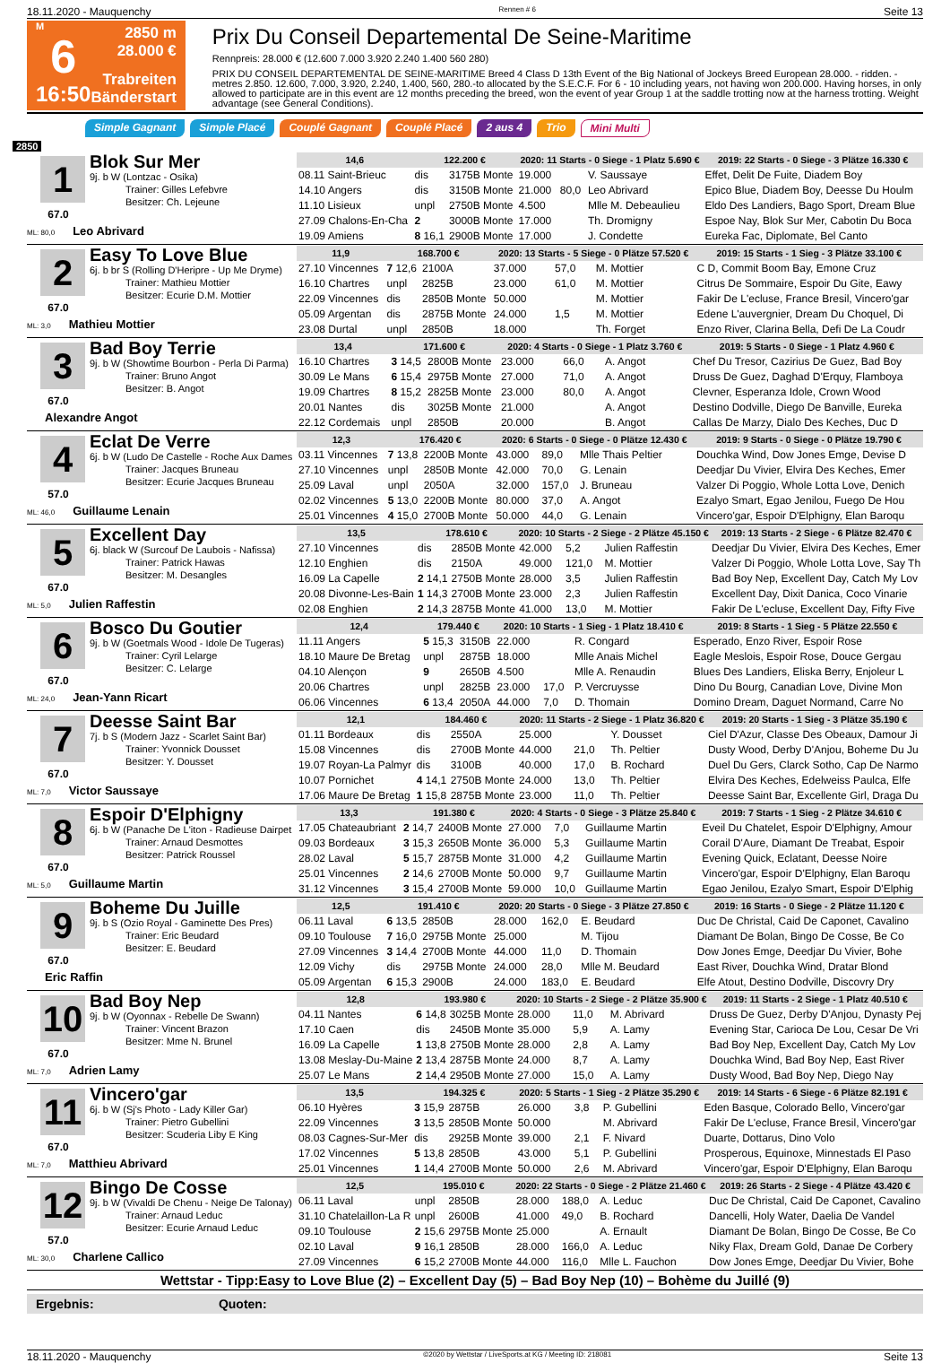18.11.2020 - Mauquenchy Rennen # 6 Seite 13
M
6
16:50
2850 m
28.000 €
Trabreiten
Bänderstart
Prix Du Conseil Departemental De Seine-Maritime
Rennpreis: 28.000 € (12.600 7.000 3.920 2.240 1.400 560 280)
PRIX DU CONSEIL DEPARTEMENTAL DE SEINE-MARITIME Breed 4 Class D 13th Event of the Big National of Jockeys Breed European 28.000. - ridden. - metres 2.850. 12.600, 7.000, 3.920, 2.240, 1.400, 560, 280.-to allocated by the S.E.C.F. For 6 - 10 including years, not having won 200.000. Having horses, in only allowed to participate are in this event are 12 months preceding the breed, won the event of year Group 1 at the saddle trotting now at the harness trotting. Weight advantage (see General Conditions).
Simple Gagnant Simple Placé Couplé Gagnant Couplé Placé 2 aus 4 Trio Mini Multi
2850
1
Blok Sur Mer
9j. b W (Lontzac - Osika)
Trainer: Gilles Lefebvre
Besitzer: Ch. Lejeune
67.0
ML: 80,0 Leo Abrivard
| 14,6 | 122.200 € | | 2020: 11 Starts - 0 Siege - 1 Platz 5.690 € | | | | | 2019: 22 Starts - 0 Siege - 3 Plätze 16.330 € |
| --- | --- | --- | --- | --- | --- | --- | --- | --- |
| 08.11 Saint-Brieuc | dis | 3175B Monte | 19.000 | | V. Saussaye | | | Effet, Delit De Fuite, Diadem Boy |
| 14.10 Angers | dis | 3150B Monte | 21.000 | 80,0 | Leo Abrivard | | | Epico Blue, Diadem Boy, Deesse Du Houlm |
| 11.10 Lisieux | unpl | 2750B Monte | 4.500 | | Mlle M. Debeaulieu | | | Eldo Des Landiers, Bago Sport, Dream Blue |
| 27.09 Chalons-En-Cha | 2 | 3000B Monte | 17.000 | | Th. Dromigny | | | Espoe Nay, Blok Sur Mer, Cabotin Du Boca |
| 19.09 Amiens | 8 16,1 | 2900B Monte | 17.000 | | J. Condette | | | Eureka Fac, Diplomate, Bel Canto |
2
Easy To Love Blue
6j. b br S (Rolling D'Heripre - Up Me Dryme)
Trainer: Mathieu Mottier
Besitzer: Ecurie D.M. Mottier
67.0
ML: 3,0 Mathieu Mottier
| 11,9 | 168.700 € | | 2020: 13 Starts - 5 Siege - 0 Plätze 57.520 € | | | | | 2019: 15 Starts - 1 Sieg - 3 Plätze 33.100 € |
| --- | --- | --- | --- | --- | --- | --- | --- | --- |
| 27.10 Vincennes | 7 12,6 | 2100A | 37.000 | 57,0 | M. Mottier | | | C D, Commit Boom Bay, Emone Cruz |
| 16.10 Chartres | unpl | 2825B | 23.000 | 61,0 | M. Mottier | | | Citrus De Sommaire, Espoir Du Gite, Eawy |
| 22.09 Vincennes | dis | 2850B Monte | 50.000 | | M. Mottier | | | Fakir De L'ecluse, France Bresil, Vincero'gar |
| 05.09 Argentan | dis | 2875B Monte | 24.000 | 1,5 | M. Mottier | | | Edene L'auvergnier, Dream Du Choquel, Di |
| 23.08 Durtal | unpl | 2850B | 18.000 | | Th. Forget | | | Enzo River, Clarina Bella, Defi De La Coudr |
3
Bad Boy Terrie
9j. b W (Showtime Bourbon - Perla Di Parma)
Trainer: Bruno Angot
Besitzer: B. Angot
67.0
Alexandre Angot
| 13,4 | 171.600 € | | 2020: 4 Starts - 0 Siege - 1 Platz 3.760 € | | | | | 2019: 5 Starts - 0 Siege - 1 Platz 4.960 € |
| --- | --- | --- | --- | --- | --- | --- | --- | --- |
| 16.10 Chartres | 3 14,5 | 2800B Monte | 23.000 | 66,0 | A. Angot | | | Chef Du Tresor, Cazirius De Guez, Bad Boy |
| 30.09 Le Mans | 6 15,4 | 2975B Monte | 27.000 | 71,0 | A. Angot | | | Druss De Guez, Daghad D'Erquy, Flamboya |
| 19.09 Chartres | 8 15,2 | 2825B Monte | 23.000 | 80,0 | A. Angot | | | Clevner, Esperanza Idole, Crown Wood |
| 20.01 Nantes | dis | 3025B Monte | 21.000 | | A. Angot | | | Destino Dodville, Diego De Banville, Eureka |
| 22.12 Cordemais | unpl | 2850B | 20.000 | | B. Angot | | | Callas De Marzy, Dialo Des Keches, Duc D |
4
Eclat De Verre
6j. b W (Ludo De Castelle - Roche Aux Dames
Trainer: Jacques Bruneau
Besitzer: Ecurie Jacques Bruneau
57.0
ML: 46,0 Guillaume Lenain
| 12,3 | 176.420 € | | 2020: 6 Starts - 0 Siege - 0 Plätze 12.430 € | | | | | 2019: 9 Starts - 0 Siege - 0 Plätze 19.790 € |
| --- | --- | --- | --- | --- | --- | --- | --- | --- |
| 03.11 Vincennes | 7 13,8 | 2200B Monte | 43.000 | 89,0 | Mlle Thais Peltier | | | Douchka Wind, Dow Jones Emge, Devise D |
| 27.10 Vincennes | unpl | 2850B Monte | 42.000 | 70,0 | G. Lenain | | | Deedjar Du Vivier, Elvira Des Keches, Emer |
| 25.09 Laval | unpl | 2050A | 32.000 | 157,0 | J. Bruneau | | | Valzer Di Poggio, Whole Lotta Love, Denich |
| 02.02 Vincennes | 5 13,0 | 2200B Monte | 80.000 | 37,0 | A. Angot | | | Ezalyo Smart, Egao Jenilou, Fuego De Hou |
| 25.01 Vincennes | 4 15,0 | 2700B Monte | 50.000 | 44,0 | G. Lenain | | | Vincero'gar, Espoir D'Elphigny, Elan Baroqu |
5
Excellent Day
6j. black W (Surcouf De Laubois - Nafissa)
Trainer: Patrick Hawas
Besitzer: M. Desangles
67.0
ML: 5,0 Julien Raffestin
| 13,5 | 178.610 € | | 2020: 10 Starts - 2 Siege - 2 Plätze 45.150 € | | | | | 2019: 13 Starts - 2 Siege - 6 Plätze 82.470 € |
| --- | --- | --- | --- | --- | --- | --- | --- | --- |
| 27.10 Vincennes | dis | 2850B Monte | 42.000 | 5,2 | Julien Raffestin | | | Deedjar Du Vivier, Elvira Des Keches, Emer |
| 12.10 Enghien | dis | 2150A | 49.000 | 121,0 | M. Mottier | | | Valzer Di Poggio, Whole Lotta Love, Say Th |
| 16.09 La Capelle | 2 14,1 | 2750B Monte | 28.000 | 3,5 | Julien Raffestin | | | Bad Boy Nep, Excellent Day, Catch My Lov |
| 20.08 Divonne-Les-Bain | 1 14,3 | 2700B Monte | 23.000 | 2,3 | Julien Raffestin | | | Excellent Day, Dixit Danica, Coco Vinarie |
| 02.08 Enghien | 2 14,3 | 2875B Monte | 41.000 | 13,0 | M. Mottier | | | Fakir De L'ecluse, Excellent Day, Fifty Five |
6
Bosco Du Goutier
9j. b W (Goetmals Wood - Idole De Tugeras)
Trainer: Cyril Lelarge
Besitzer: C. Lelarge
67.0
ML: 24,0 Jean-Yann Ricart
| 12,4 | 179.440 € | | 2020: 10 Starts - 1 Sieg - 1 Platz 18.410 € | | | | | 2019: 8 Starts - 1 Sieg - 5 Plätze 22.550 € |
| --- | --- | --- | --- | --- | --- | --- | --- | --- |
| 11.11 Angers | 5 15,3 | 3150B | 22.000 | | R. Congard | | | Esperado, Enzo River, Espoir Rose |
| 18.10 Maure De Bretag | unpl | 2875B | 18.000 | | Mlle Anais Michel | | | Eagle Meslois, Espoir Rose, Douce Gergau |
| 04.10 Alençon | 9 | 2650B | 4.500 | | Mlle A. Renaudin | | | Blues Des Landiers, Eliska Berry, Enjoleur L |
| 20.06 Chartres | unpl | 2825B | 23.000 | 17,0 | P. Vercruysse | | | Dino Du Bourg, Canadian Love, Divine Mon |
| 06.06 Vincennes | 6 13,4 | 2050A | 44.000 | 7,0 | D. Thomain | | | Domino Dream, Daguet Normand, Carre No |
7
Deesse Saint Bar
7j. b S (Modern Jazz - Scarlet Saint Bar)
Trainer: Yvonnick Dousset
Besitzer: Y. Dousset
67.0
ML: 7,0 Victor Saussaye
| 12,1 | 184.460 € | | 2020: 11 Starts - 2 Siege - 1 Platz 36.820 € | | | | | 2019: 20 Starts - 1 Sieg - 3 Plätze 35.190 € |
| --- | --- | --- | --- | --- | --- | --- | --- | --- |
| 01.11 Bordeaux | dis | 2550A | 25.000 | | Y. Dousset | | | Ciel D'Azur, Classe Des Obeaux, Damour Ji |
| 15.08 Vincennes | dis | 2700B Monte | 44.000 | 21,0 | Th. Peltier | | | Dusty Wood, Derby D'Anjou, Boheme Du Ju |
| 19.07 Royan-La Palmyr | dis | 3100B | 40.000 | 17,0 | B. Rochard | | | Duel Du Gers, Clarck Sotho, Cap De Narmo |
| 10.07 Pornichet | 4 14,1 | 2750B Monte | 24.000 | 13,0 | Th. Peltier | | | Elvira Des Keches, Edelweiss Paulca, Elfe |
| 17.06 Maure De Bretag | 1 15,8 | 2875B Monte | 23.000 | 11,0 | Th. Peltier | | | Deesse Saint Bar, Excellente Girl, Draga Du |
8
Espoir D'Elphigny
6j. b W (Panache De L'iton - Radieuse Dairpet
Trainer: Arnaud Desmottes
Besitzer: Patrick Roussel
67.0
ML: 5,0 Guillaume Martin
| 13,3 | 191.380 € | | 2020: 4 Starts - 0 Siege - 3 Plätze 25.840 € | | | | | 2019: 7 Starts - 1 Sieg - 2 Plätze 34.610 € |
| --- | --- | --- | --- | --- | --- | --- | --- | --- |
| 17.05 Chateaubriant | 2 14,7 | 2400B Monte | 27.000 | 7,0 | Guillaume Martin | | | Eveil Du Chatelet, Espoir D'Elphigny, Amour |
| 09.03 Bordeaux | 3 15,3 | 2650B Monte | 36.000 | 5,3 | Guillaume Martin | | | Corail D'Aure, Diamant De Treabat, Espoir |
| 28.02 Laval | 5 15,7 | 2875B Monte | 31.000 | 4,2 | Guillaume Martin | | | Evening Quick, Eclatant, Deesse Noire |
| 25.01 Vincennes | 2 14,6 | 2700B Monte | 50.000 | 9,7 | Guillaume Martin | | | Vincero'gar, Espoir D'Elphigny, Elan Baroqu |
| 31.12 Vincennes | 3 15,4 | 2700B Monte | 59.000 | 10,0 | Guillaume Martin | | | Egao Jenilou, Ezalyo Smart, Espoir D'Elphig |
9
Boheme Du Juille
9j. b S (Ozio Royal - Gaminette Des Pres)
Trainer: Eric Beudard
Besitzer: E. Beudard
67.0
Eric Raffin
| 12,5 | 191.410 € | | 2020: 20 Starts - 0 Siege - 3 Plätze 27.850 € | | | | | 2019: 16 Starts - 0 Siege - 2 Plätze 11.120 € |
| --- | --- | --- | --- | --- | --- | --- | --- | --- |
| 06.11 Laval | 6 13,5 | 2850B | 28.000 | 162,0 | E. Beudard | | | Duc De Christal, Caid De Caponet, Cavalino |
| 09.10 Toulouse | 7 16,0 | 2975B Monte | 25.000 | | M. Tijou | | | Diamant De Bolan, Bingo De Cosse, Be Co |
| 27.09 Vincennes | 3 14,4 | 2700B Monte | 44.000 | 11,0 | D. Thomain | | | Dow Jones Emge, Deedjar Du Vivier, Bohe |
| 12.09 Vichy | dis | 2975B Monte | 24.000 | 28,0 | Mlle M. Beudard | | | East River, Douchka Wind, Dratar Blond |
| 05.09 Argentan | 6 15,3 | 2900B | 24.000 | 183,0 | E. Beudard | | | Elfe Atout, Destino Dodville, Discovry Dry |
10
Bad Boy Nep
9j. b W (Oyonnax - Rebelle De Swann)
Trainer: Vincent Brazon
Besitzer: Mme N. Brunel
67.0
ML: 7,0 Adrien Lamy
| 12,8 | 193.980 € | | 2020: 10 Starts - 2 Siege - 2 Plätze 35.900 € | | | | | 2019: 11 Starts - 2 Siege - 1 Platz 40.510 € |
| --- | --- | --- | --- | --- | --- | --- | --- | --- |
| 04.11 Nantes | 6 14,8 | 3025B Monte | 28.000 | 11,0 | M. Abrivard | | | Druss De Guez, Derby D'Anjou, Dynasty Pej |
| 17.10 Caen | dis | 2450B Monte | 35.000 | 5,9 | A. Lamy | | | Evening Star, Carioca De Lou, Cesar De Vri |
| 16.09 La Capelle | 1 13,8 | 2750B Monte | 28.000 | 2,8 | A. Lamy | | | Bad Boy Nep, Excellent Day, Catch My Lov |
| 13.08 Meslay-Du-Maine | 2 13,4 | 2875B Monte | 24.000 | 8,7 | A. Lamy | | | Douchka Wind, Bad Boy Nep, East River |
| 25.07 Le Mans | 2 14,4 | 2950B Monte | 27.000 | 15,0 | A. Lamy | | | Dusty Wood, Bad Boy Nep, Diego Nay |
11
Vincero'gar
6j. b W (Sj's Photo - Lady Killer Gar)
Trainer: Pietro Gubellini
Besitzer: Scuderia Liby E King
67.0
ML: 7,0 Matthieu Abrivard
| 13,5 | 194.325 € | | 2020: 5 Starts - 1 Sieg - 2 Plätze 35.290 € | | | | | 2019: 14 Starts - 6 Siege - 6 Plätze 82.191 € |
| --- | --- | --- | --- | --- | --- | --- | --- | --- |
| 06.10 Hyères | 3 15,9 | 2875B | 26.000 | 3,8 | P. Gubellini | | | Eden Basque, Colorado Bello, Vincero'gar |
| 22.09 Vincennes | 3 13,5 | 2850B Monte | 50.000 | | M. Abrivard | | | Fakir De L'ecluse, France Bresil, Vincero'gar |
| 08.03 Cagnes-Sur-Mer | dis | 2925B Monte | 39.000 | 2,1 | F. Nivard | | | Duarte, Dottarus, Dino Volo |
| 17.02 Vincennes | 5 13,8 | 2850B | 43.000 | 5,1 | P. Gubellini | | | Prosperous, Equinoxe, Minnestads El Paso |
| 25.01 Vincennes | 1 14,4 | 2700B Monte | 50.000 | 2,6 | M. Abrivard | | | Vincero'gar, Espoir D'Elphigny, Elan Baroqu |
12
Bingo De Cosse
9j. b W (Vivaldi De Chenu - Neige De Talonay)
Trainer: Arnaud Leduc
Besitzer: Ecurie Arnaud Leduc
57.0
ML: 30,0 Charlene Callico
| 12,5 | 195.010 € | | 2020: 22 Starts - 0 Siege - 2 Plätze 21.460 € | | | | | 2019: 26 Starts - 2 Siege - 4 Plätze 43.420 € |
| --- | --- | --- | --- | --- | --- | --- | --- | --- |
| 06.11 Laval | unpl | 2850B | 28.000 | 188,0 | A. Leduc | | | Duc De Christal, Caid De Caponet, Cavalino |
| 31.10 Chatelaillon-La R | unpl | 2600B | 41.000 | 49,0 | B. Rochard | | | Dancelli, Holy Water, Daelia De Vandel |
| 09.10 Toulouse | 2 15,6 | 2975B Monte | 25.000 | | A. Ernault | | | Diamant De Bolan, Bingo De Cosse, Be Co |
| 02.10 Laval | 9 16,1 | 2850B | 28.000 | 166,0 | A. Leduc | | | Niky Flax, Dream Gold, Danae De Corbery |
| 27.09 Vincennes | 6 15,2 | 2700B Monte | 44.000 | 116,0 | Mlle L. Fauchon | | | Dow Jones Emge, Deedjar Du Vivier, Bohe |
Wettstar - Tipp:Easy to Love Blue (2) – Excellent Day (5) – Bad Boy Nep (10) – Bohème du Juillé (9)
Ergebnis: Quoten:
18.11.2020 - Mauquenchy ©2020 by Wettstar / LiveSports.at KG / Meeting ID: 218081 Seite 13